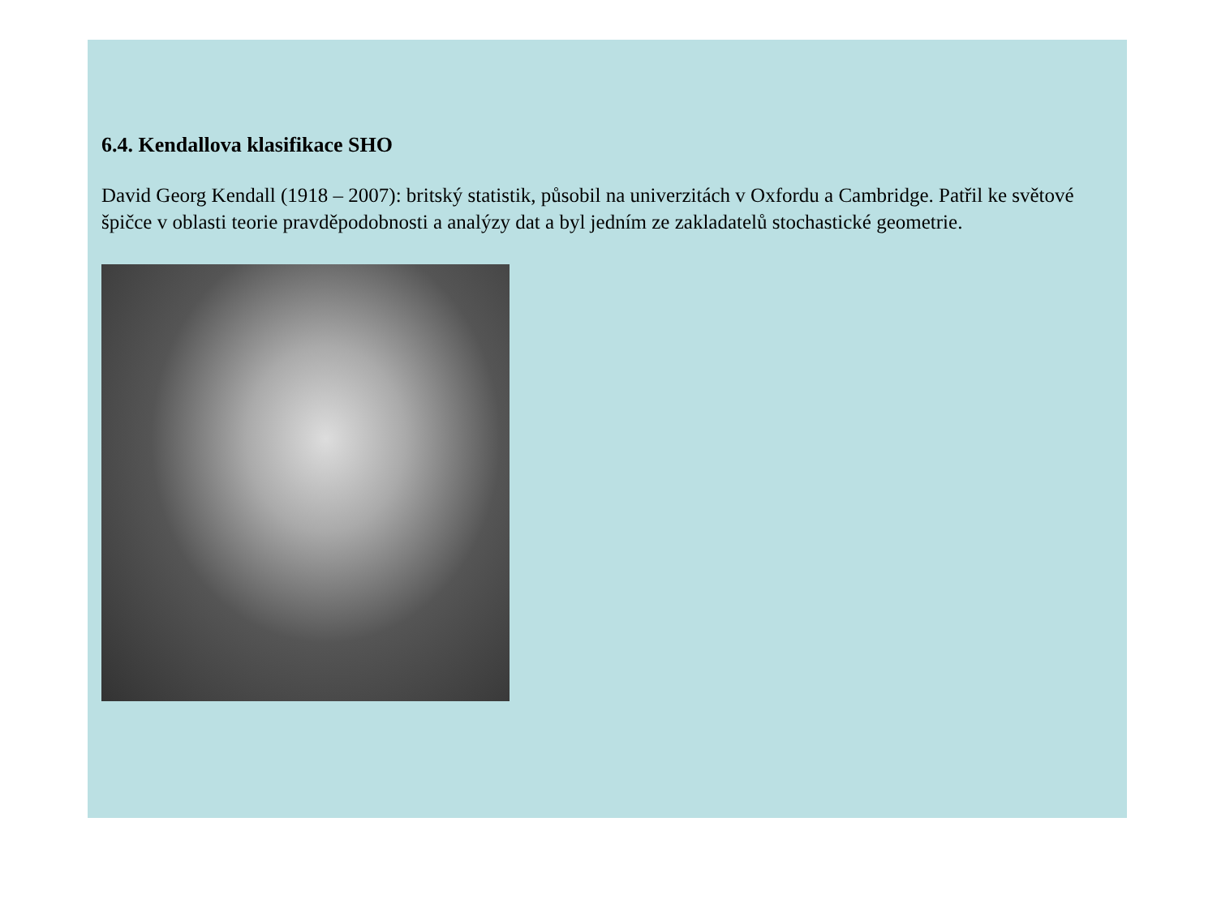6.4. Kendallova klasifikace SHO
David Georg Kendall (1918 – 2007): britský statistik, působil na univerzitách v Oxfordu a Cambridge. Patřil ke světové špičce v oblasti teorie pravděpodobnosti a analýzy dat a byl jedním ze zakladatelů stochastické geometrie.